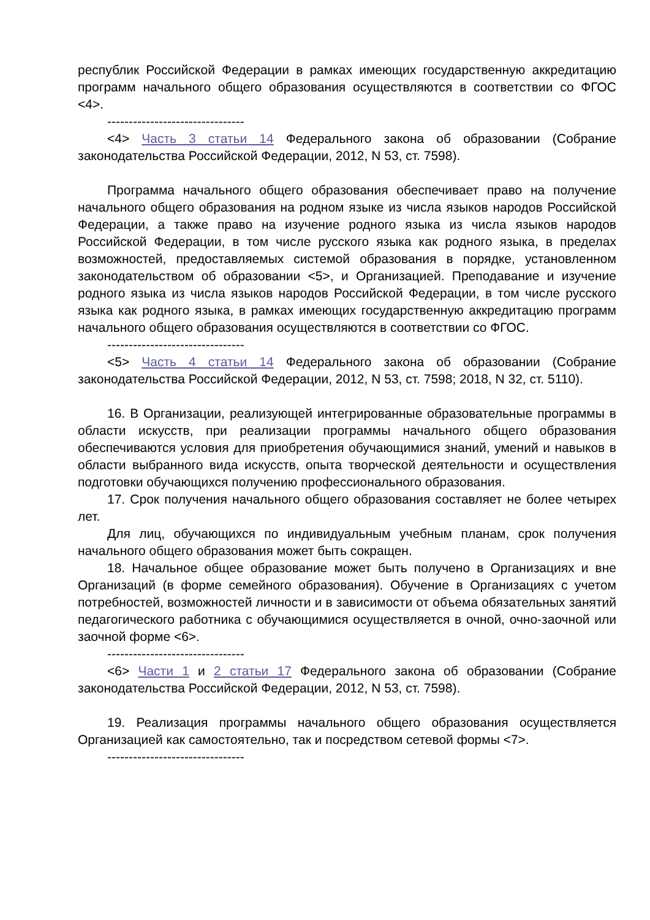республик Российской Федерации в рамках имеющих государственную аккредитацию программ начального общего образования осуществляются в соответствии со ФГОС <4>.
--------------------------------
<4> Часть 3 статьи 14 Федерального закона об образовании (Собрание законодательства Российской Федерации, 2012, N 53, ст. 7598).
Программа начального общего образования обеспечивает право на получение начального общего образования на родном языке из числа языков народов Российской Федерации, а также право на изучение родного языка из числа языков народов Российской Федерации, в том числе русского языка как родного языка, в пределах возможностей, предоставляемых системой образования в порядке, установленном законодательством об образовании <5>, и Организацией. Преподавание и изучение родного языка из числа языков народов Российской Федерации, в том числе русского языка как родного языка, в рамках имеющих государственную аккредитацию программ начального общего образования осуществляются в соответствии со ФГОС.
--------------------------------
<5> Часть 4 статьи 14 Федерального закона об образовании (Собрание законодательства Российской Федерации, 2012, N 53, ст. 7598; 2018, N 32, ст. 5110).
16. В Организации, реализующей интегрированные образовательные программы в области искусств, при реализации программы начального общего образования обеспечиваются условия для приобретения обучающимися знаний, умений и навыков в области выбранного вида искусств, опыта творческой деятельности и осуществления подготовки обучающихся получению профессионального образования.
17. Срок получения начального общего образования составляет не более четырех лет.
Для лиц, обучающихся по индивидуальным учебным планам, срок получения начального общего образования может быть сокращен.
18. Начальное общее образование может быть получено в Организациях и вне Организаций (в форме семейного образования). Обучение в Организациях с учетом потребностей, возможностей личности и в зависимости от объема обязательных занятий педагогического работника с обучающимися осуществляется в очной, очно-заочной или заочной форме <6>.
--------------------------------
<6> Части 1 и 2 статьи 17 Федерального закона об образовании (Собрание законодательства Российской Федерации, 2012, N 53, ст. 7598).
19. Реализация программы начального общего образования осуществляется Организацией как самостоятельно, так и посредством сетевой формы <7>.
--------------------------------